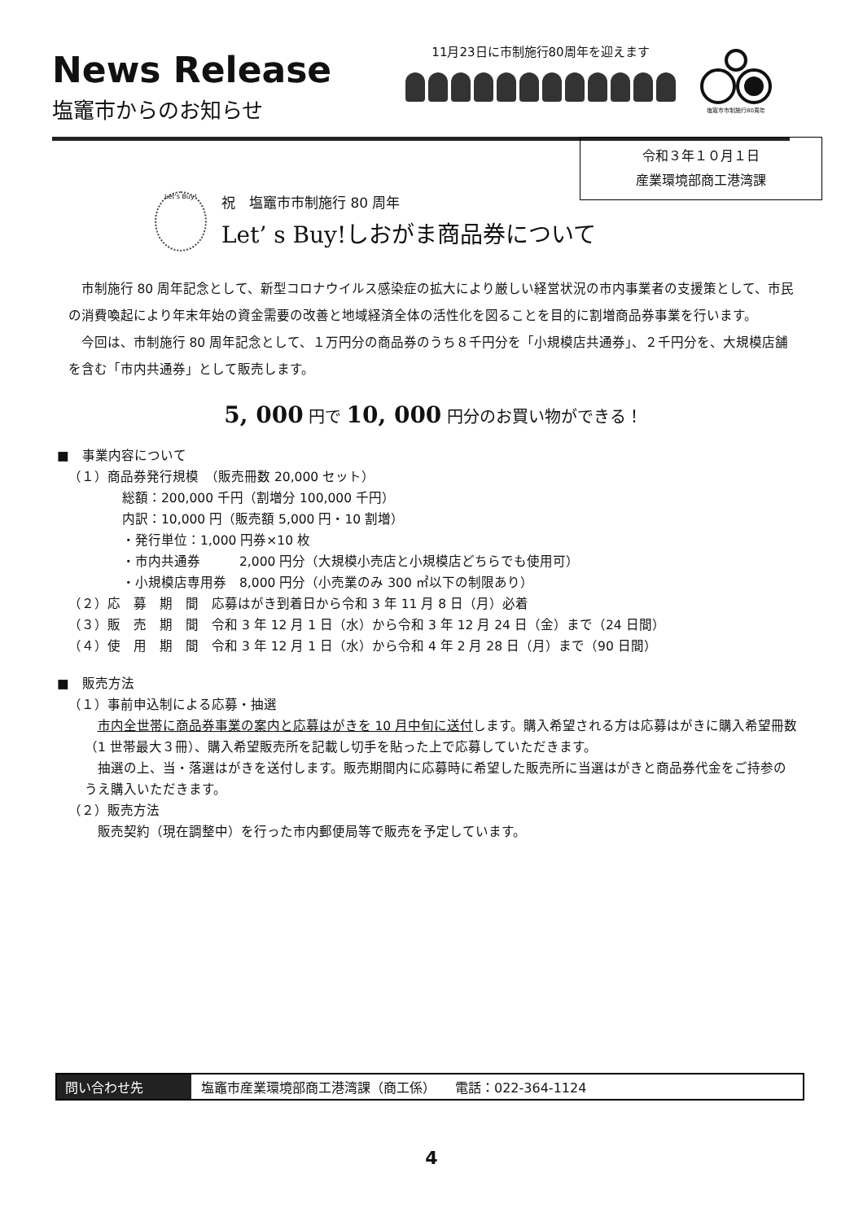News Release
塩竈市からのお知らせ
11月23日に市制施行80周年を迎えます
塩竈市市制施行80周年
令和３年１０月１日
産業環境部商工港湾課
Let's Buy!
祝　塩竈市市制施行 80 周年
Let’ s Buy!しおがま商品券について
市制施行 80 周年記念として、新型コロナウイルス感染症の拡大により厳しい経営状況の市内事業者の支援策として、市民の消費喚起により年末年始の資金需要の改善と地域経済全体の活性化を図ることを目的に割増商品券事業を行います。
今回は、市制施行 80 周年記念として、１万円分の商品券のうち８千円分を「小規模店共通券」、２千円分を、大規模店舗を含む「市内共通券」として販売します。
5, 000 円で 10, 000 円分のお買い物ができる！
■　事業内容について
（１）商品券発行規模　（販売冊数 20,000 セット）
総額：200,000 千円（割増分 100,000 千円）
内訳：10,000 円（販売額 5,000 円・10 割増）
・発行単位：1,000 円券×10 枚
・市内共通券　　　2,000 円分（大規模小売店と小規模店どちらでも使用可）
・小規模店専用券　8,000 円分（小売業のみ 300 ㎡以下の制限あり）
（２）応　募　期　間　応募はがき到着日から令和 3 年 11 月 8 日（月）必着
（３）販　売　期　間　令和 3 年 12 月 1 日（水）から令和 3 年 12 月 24 日（金）まで（24 日間）
（４）使　用　期　間　令和 3 年 12 月 1 日（水）から令和 4 年 2 月 28 日（月）まで（90 日間）
■　販売方法
（１）事前申込制による応募・抽選
市内全世帯に商品券事業の案内と応募はがきを 10 月中旬に送付します。購入希望される方は応募はがきに購入希望冊数（1 世帯最大３冊）、購入希望販売所を記載し切手を貼った上で応募していただきます。
抽選の上、当・落選はがきを送付します。販売期間内に応募時に希望した販売所に当選はがきと商品券代金をご持参のうえ購入いただきます。
（２）販売方法
販売契約（現在調整中）を行った市内郵便局等で販売を予定しています。
問い合わせ先 塩竈市産業環境部商工港湾課（商工係）　　電話：022-364-1124
4